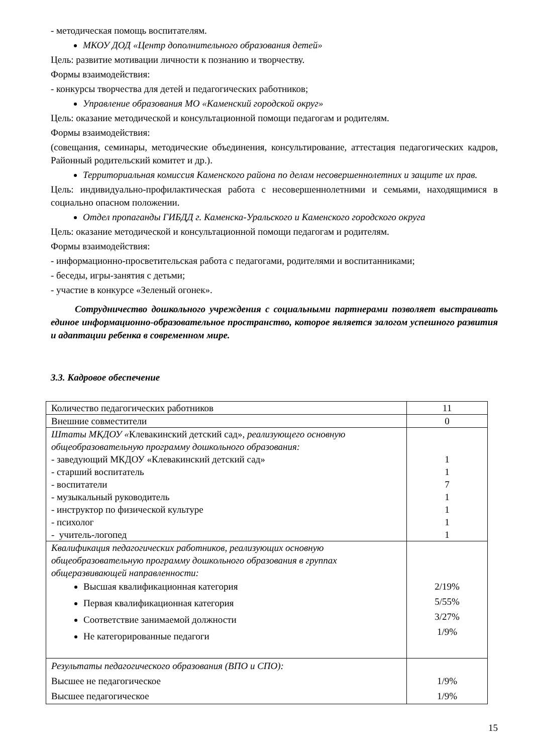- методическая помощь воспитателям.
МКОУ ДОД «Центр дополнительного образования детей»
Цель: развитие мотивации личности к познанию и творчеству.
Формы взаимодействия:
- конкурсы творчества для детей и педагогических работников;
Управление образования МО «Каменский городской округ»
Цель: оказание методической и консультационной помощи педагогам и родителям.
Формы взаимодействия:
(совещания, семинары, методические объединения, консультирование, аттестация педагогических кадров, Районный родительский комитет и др.).
Территориальная комиссия Каменского района по делам несовершеннолетних и защите их прав.
Цель: индивидуально-профилактическая работа с несовершеннолетними и семьями, находящимися в социально опасном положении.
Отдел пропаганды ГИБДД г. Каменска-Уральского и Каменского городского округа
Цель: оказание методической и консультационной помощи педагогам и родителям.
Формы взаимодействия:
- информационно-просветительская работа с педагогами, родителями и воспитанниками;
- беседы, игры-занятия с детьми;
- участие в конкурсе «Зеленый огонек».
Сотрудничество дошкольного учреждения с социальными партнерами позволяет выстраивать единое информационно-образовательное пространство, которое является залогом успешного развития и адаптации ребенка в современном мире.
3.3. Кадровое обеспечение
| Количество педагогических работников | 11 |
| Внешние совместители | 0 |
| Штаты МКДОУ « Клевакинский детский сад» , реализующего основную общеобразовательную программу дошкольного образования: - заведующий МКДОУ «Клевакинский детский сад» - старший воспитатель - воспитатели - музыкальный руководитель - инструктор по физической культуре - психолог - учитель-логопед | 1 1 7 1 1 1 1 |
| Квалификация педагогических работников, реализующих основную общеобразовательную программу дошкольного образования в группах общеразвивающей направленности: Высшая квалификационная категория Первая квалификационная категория Соответствие занимаемой должности Не категорированные педагоги | 2/19% 5/55% 3/27% 1/9% |
| Результаты педагогического образования (ВПО и СПО): Высшее не педагогическое Высшее педагогическое | 1/9% 1/9% |
15